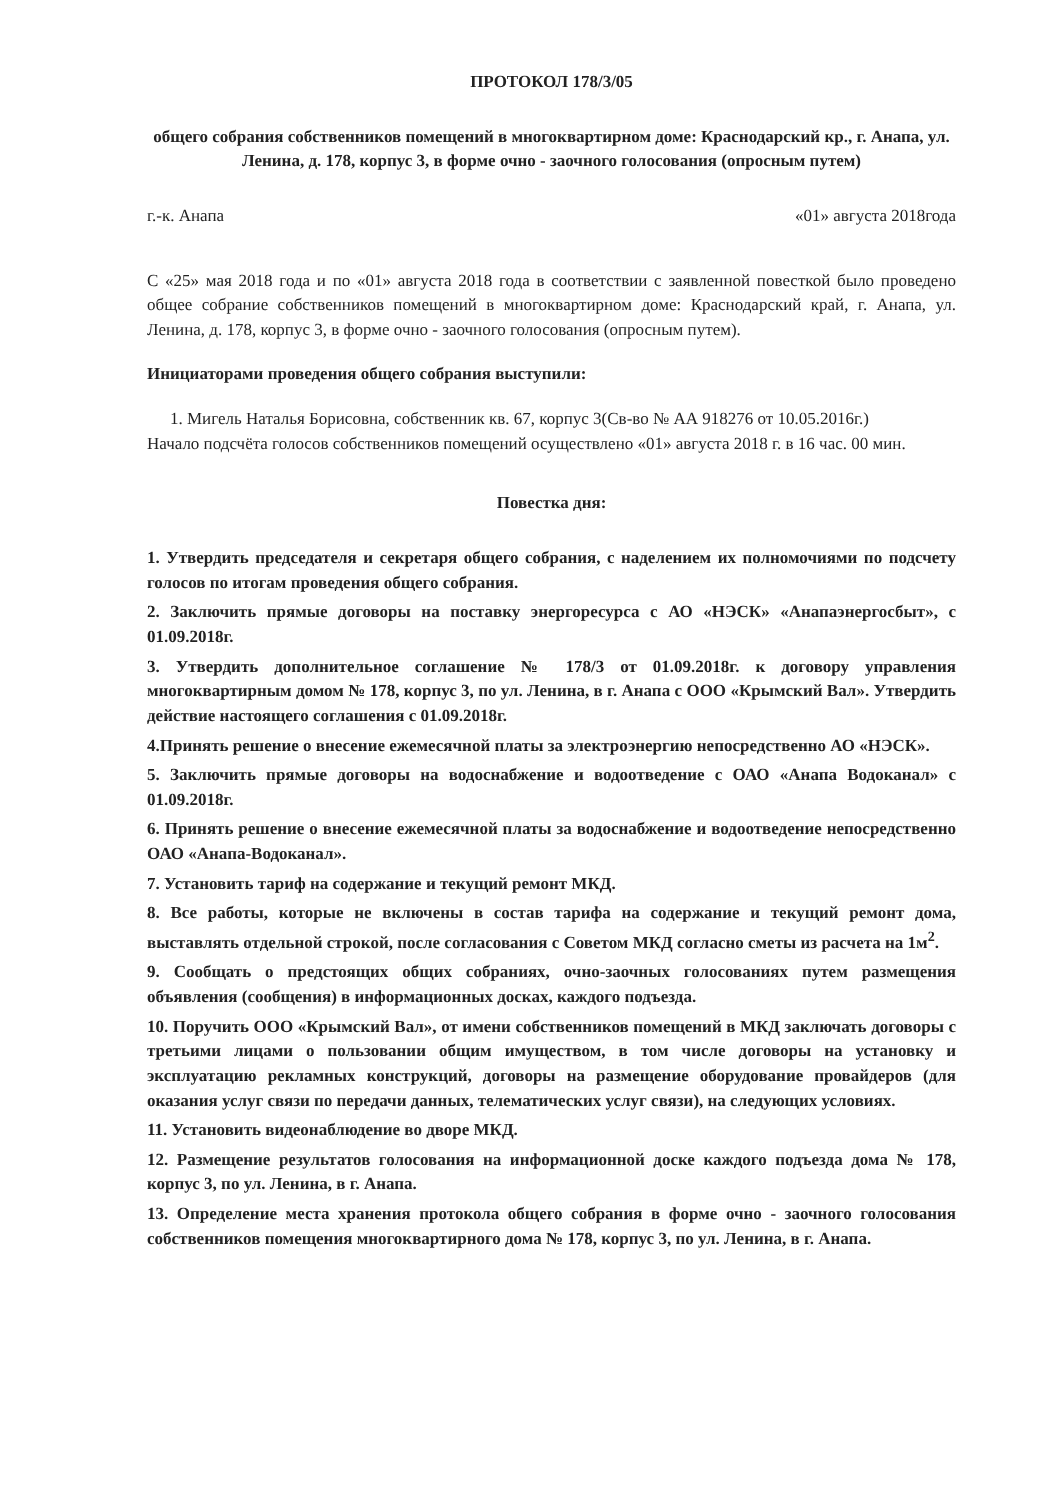ПРОТОКОЛ 178/3/05
общего собрания собственников помещений в многоквартирном доме: Краснодарский кр., г. Анапа, ул. Ленина, д. 178, корпус 3, в форме очно - заочного голосования (опросным путем)
г.-к. Анапа «01» августа 2018года
С «25» мая 2018 года и по «01» августа 2018 года в соответствии с заявленной повесткой было проведено общее собрание собственников помещений в многоквартирном доме: Краснодарский край, г. Анапа, ул. Ленина, д. 178, корпус 3, в форме очно - заочного голосования (опросным путем).
Инициаторами проведения общего собрания выступили:
1. Мигель Наталья Борисовна, собственник кв. 67, корпус 3(Св-во № АА 918276 от 10.05.2016г.)
Начало подсчёта голосов собственников помещений осуществлено «01» августа 2018 г. в 16 час. 00 мин.
Повестка дня:
1. Утвердить председателя и секретаря общего собрания, с наделением их полномочиями по подсчету голосов по итогам проведения общего собрания.
2. Заключить прямые договоры на поставку энергоресурса с АО «НЭСК» «Анапаэнергосбыт», с 01.09.2018г.
3. Утвердить дополнительное соглашение № 178/3 от 01.09.2018г. к договору управления многоквартирным домом № 178, корпус 3, по ул. Ленина, в г. Анапа с ООО «Крымский Вал». Утвердить действие настоящего соглашения с 01.09.2018г.
4.Принять решение о внесение ежемесячной платы за электроэнергию непосредственно АО «НЭСК».
5. Заключить прямые договоры на водоснабжение и водоотведение с ОАО «Анапа Водоканал» с 01.09.2018г.
6. Принять решение о внесение ежемесячной платы за водоснабжение и водоотведение непосредственно ОАО «Анапа-Водоканал».
7. Установить тариф на содержание и текущий ремонт МКД.
8. Все работы, которые не включены в состав тарифа на содержание и текущий ремонт дома, выставлять отдельной строкой, после согласования с Советом МКД согласно сметы из расчета на 1м<sup>2</sup>.
9. Сообщать о предстоящих общих собраниях, очно-заочных голосованиях путем размещения объявления (сообщения) в информационных досках, каждого подъезда.
10. Поручить ООО «Крымский Вал», от имени собственников помещений в МКД заключать договоры с третьими лицами о пользовании общим имуществом, в том числе договоры на установку и эксплуатацию рекламных конструкций, договоры на размещение оборудование провайдеров (для оказания услуг связи по передачи данных, телематических услуг связи), на следующих условиях.
11. Установить видеонаблюдение во дворе МКД.
12. Размещение результатов голосования на информационной доске каждого подъезда дома № 178, корпус 3, по ул. Ленина, в г. Анапа.
13. Определение места хранения протокола общего собрания в форме очно - заочного голосования собственников помещения многоквартирного дома № 178, корпус 3, по ул. Ленина, в г. Анапа.